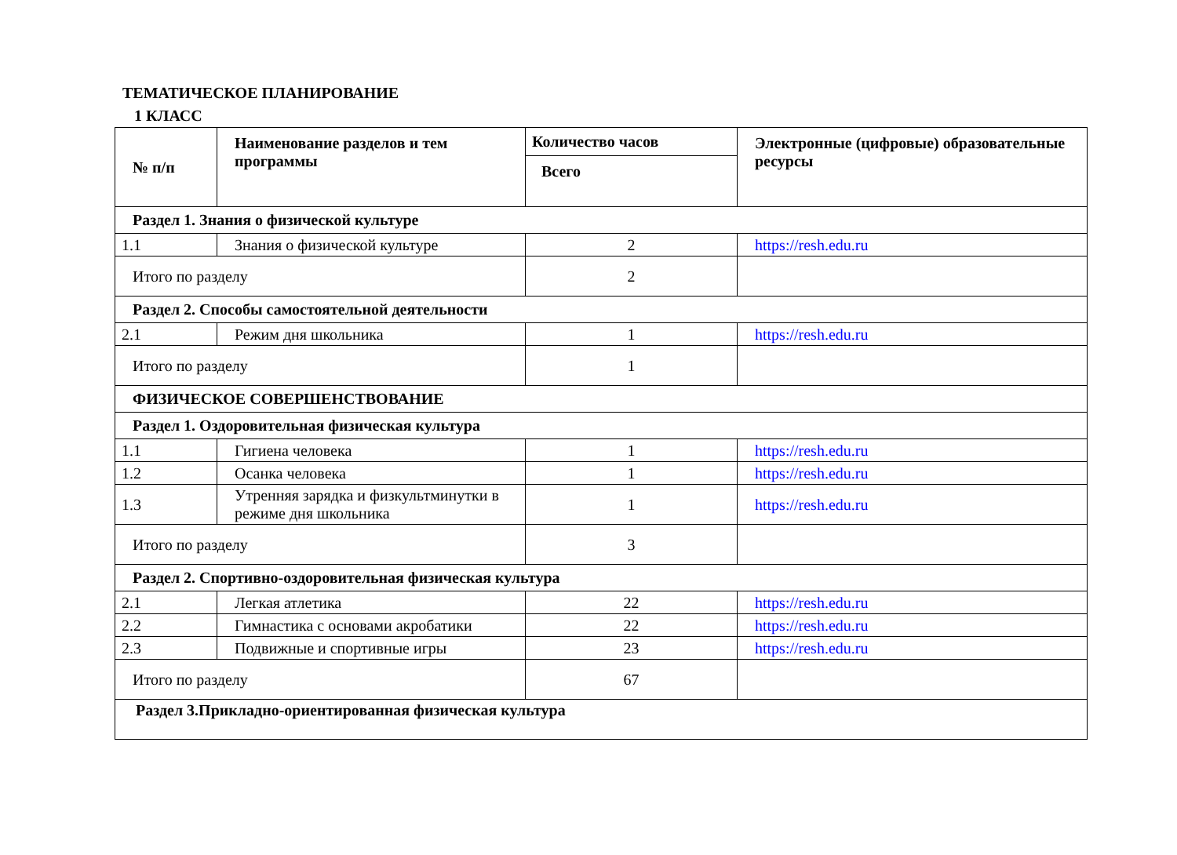ТЕМАТИЧЕСКОЕ ПЛАНИРОВАНИЕ
1 КЛАСС
| № п/п | Наименование разделов и тем программы | Количество часов | Электронные (цифровые) образовательные ресурсы |
| --- | --- | --- | --- |
| | | Всего | |
| Раздел 1. Знания о физической культуре | | | |
| 1.1 | Знания о физической культуре | 2 | https://resh.edu.ru |
| Итого по разделу | | 2 | |
| Раздел 2. Способы самостоятельной деятельности | | | |
| 2.1 | Режим дня школьника | 1 | https://resh.edu.ru |
| Итого по разделу | | 1 | |
| ФИЗИЧЕСКОЕ СОВЕРШЕНСТВОВАНИЕ | | | |
| Раздел 1. Оздоровительная физическая культура | | | |
| 1.1 | Гигиена человека | 1 | https://resh.edu.ru |
| 1.2 | Осанка человека | 1 | https://resh.edu.ru |
| 1.3 | Утренняя зарядка и физкультминутки в режиме дня школьника | 1 | https://resh.edu.ru |
| Итого по разделу | | 3 | |
| Раздел 2. Спортивно-оздоровительная физическая культура | | | |
| 2.1 | Легкая атлетика | 22 | https://resh.edu.ru |
| 2.2 | Гимнастика с основами акробатики | 22 | https://resh.edu.ru |
| 2.3 | Подвижные и спортивные игры | 23 | https://resh.edu.ru |
| Итого по разделу | | 67 | |
| Раздел 3.Прикладно-ориентированная физическая культура | | | |